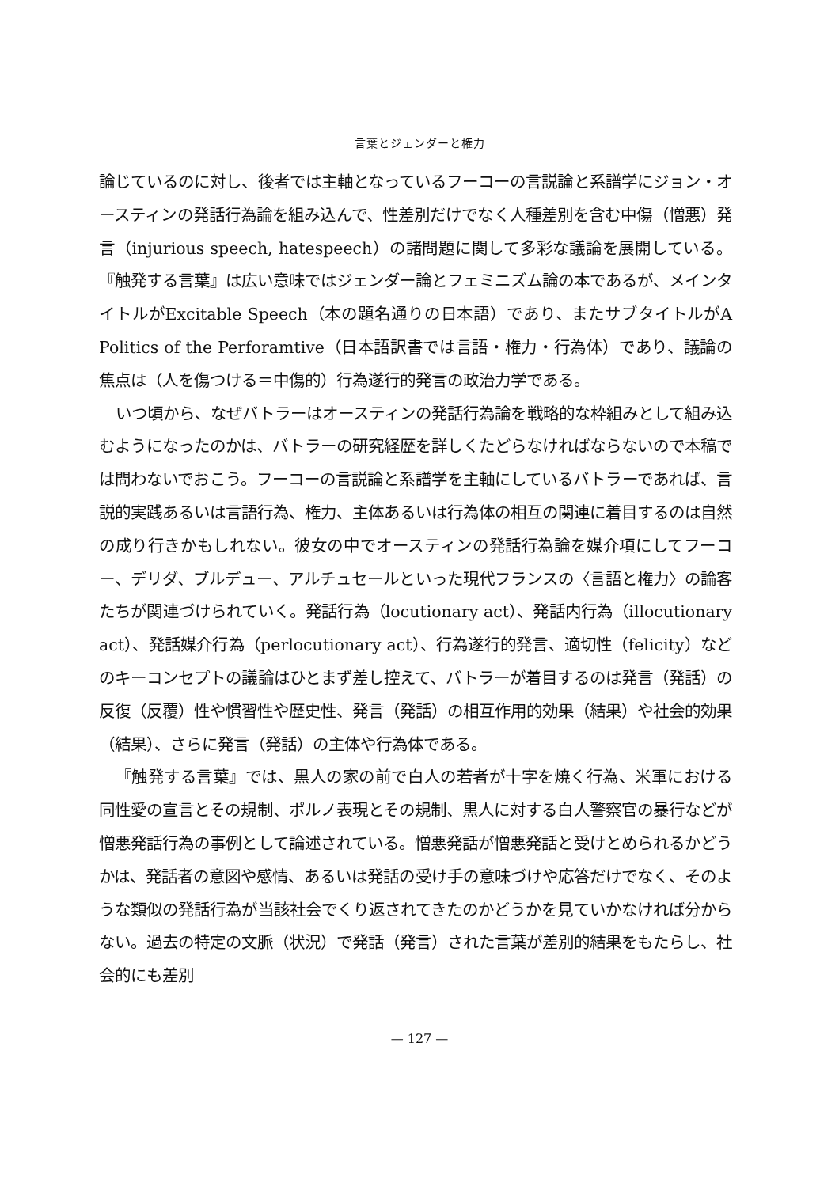言葉とジェンダーと権力
論じているのに対し、後者では主軸となっているフーコーの言説論と系譜学にジョン・オースティンの発話行為論を組み込んで、性差別だけでなく人種差別を含む中傷（憎悪）発言（injurious speech, hatespeech）の諸問題に関して多彩な議論を展開している。『触発する言葉』は広い意味ではジェンダー論とフェミニズム論の本であるが、メインタイトルがExcitable Speech（本の題名通りの日本語）であり、またサブタイトルがA Politics of the Perforamtive（日本語訳書では言語・権力・行為体）であり、議論の焦点は（人を傷つける＝中傷的）行為遂行的発言の政治力学である。
いつ頃から、なぜバトラーはオースティンの発話行為論を戦略的な枠組みとして組み込むようになったのかは、バトラーの研究経歴を詳しくたどらなければならないので本稿では問わないでおこう。フーコーの言説論と系譜学を主軸にしているバトラーであれば、言説的実践あるいは言語行為、権力、主体あるいは行為体の相互の関連に着目するのは自然の成り行きかもしれない。彼女の中でオースティンの発話行為論を媒介項にしてフーコー、デリダ、ブルデュー、アルチュセールといった現代フランスの〈言語と権力〉の論客たちが関連づけられていく。発話行為（locutionary act）、発話内行為（illocutionary act）、発話媒介行為（perlocutionary act）、行為遂行的発言、適切性（felicity）などのキーコンセプトの議論はひとまず差し控えて、バトラーが着目するのは発言（発話）の反復（反覆）性や慣習性や歴史性、発言（発話）の相互作用的効果（結果）や社会的効果（結果）、さらに発言（発話）の主体や行為体である。
『触発する言葉』では、黒人の家の前で白人の若者が十字を焼く行為、米軍における同性愛の宣言とその規制、ポルノ表現とその規制、黒人に対する白人警察官の暴行などが憎悪発話行為の事例として論述されている。憎悪発話が憎悪発話と受けとめられるかどうかは、発話者の意図や感情、あるいは発話の受け手の意味づけや応答だけでなく、そのような類似の発話行為が当該社会でくり返されてきたのかどうかを見ていかなければ分からない。過去の特定の文脈（状況）で発話（発言）された言葉が差別的結果をもたらし、社会的にも差別
— 127 —